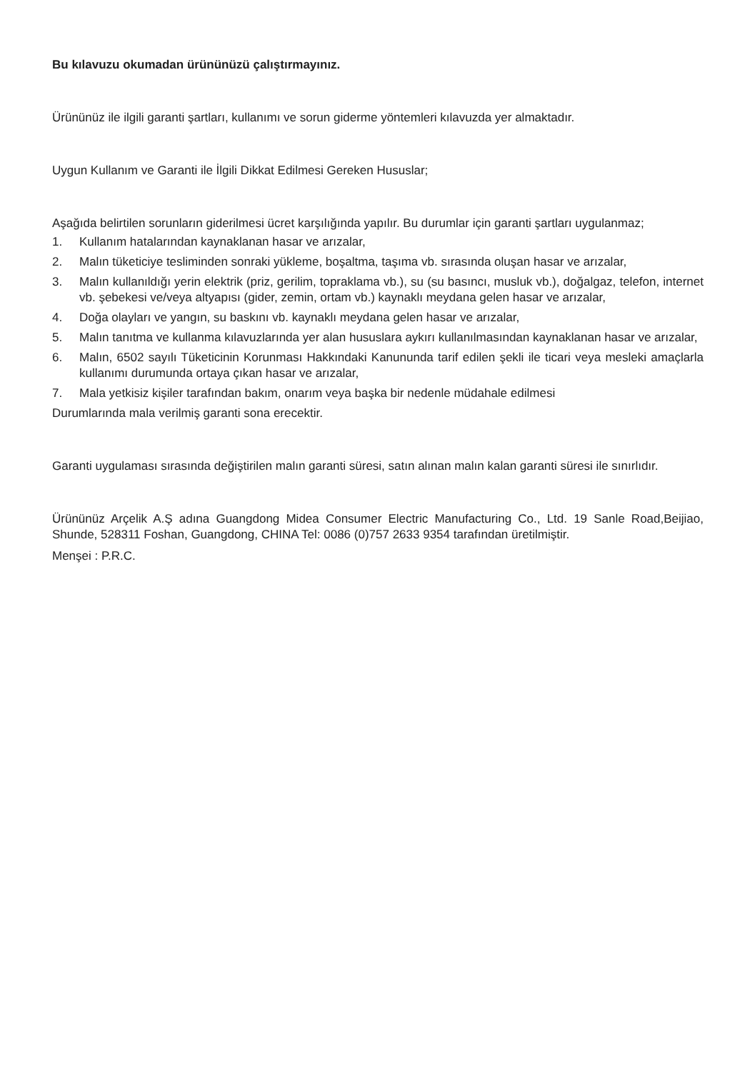Bu kılavuzu okumadan ürününüzü çalıştırmayınız.
Ürününüz ile ilgili garanti şartları, kullanımı ve sorun giderme yöntemleri kılavuzda yer almaktadır.
Uygun Kullanım ve Garanti ile İlgili Dikkat Edilmesi Gereken Hususlar;
Aşağıda belirtilen sorunların giderilmesi ücret karşılığında yapılır. Bu durumlar için garanti şartları uygulanmaz;
1. Kullanım hatalarından kaynaklanan hasar ve arızalar,
2. Malın tüketiciye tesliminden sonraki yükleme, boşaltma, taşıma vb. sırasında oluşan hasar ve arızalar,
3. Malın kullanıldığı yerin elektrik (priz, gerilim, topraklama vb.), su (su basıncı, musluk vb.), doğalgaz, telefon, internet vb. şebekesi ve/veya altyapısı (gider, zemin, ortam vb.) kaynaklı meydana gelen hasar ve arızalar,
4. Doğa olayları ve yangın, su baskını vb. kaynaklı meydana gelen hasar ve arızalar,
5. Malın tanıtma ve kullanma kılavuzlarında yer alan hususlara aykırı kullanılmasından kaynaklanan hasar ve arızalar,
6. Malın, 6502 sayılı Tüketicinin Korunması Hakkındaki Kanununda tarif edilen şekli ile ticari veya mesleki amaçlarla kullanımı durumunda ortaya çıkan hasar ve arızalar,
7. Mala yetkisiz kişiler tarafından bakım, onarım veya başka bir nedenle müdahale edilmesi
Durumlarında mala verilmiş garanti sona erecektir.
Garanti uygulaması sırasında değiştirilen malın garanti süresi, satın alınan malın kalan garanti süresi ile sınırlıdır.
Ürününüz Arçelik A.Ş adına Guangdong Midea Consumer Electric Manufacturing Co., Ltd. 19 Sanle Road,Beijiao, Shunde, 528311 Foshan, Guangdong, CHINA Tel: 0086 (0)757 2633 9354 tarafından üretilmiştir.
Menşei : P.R.C.